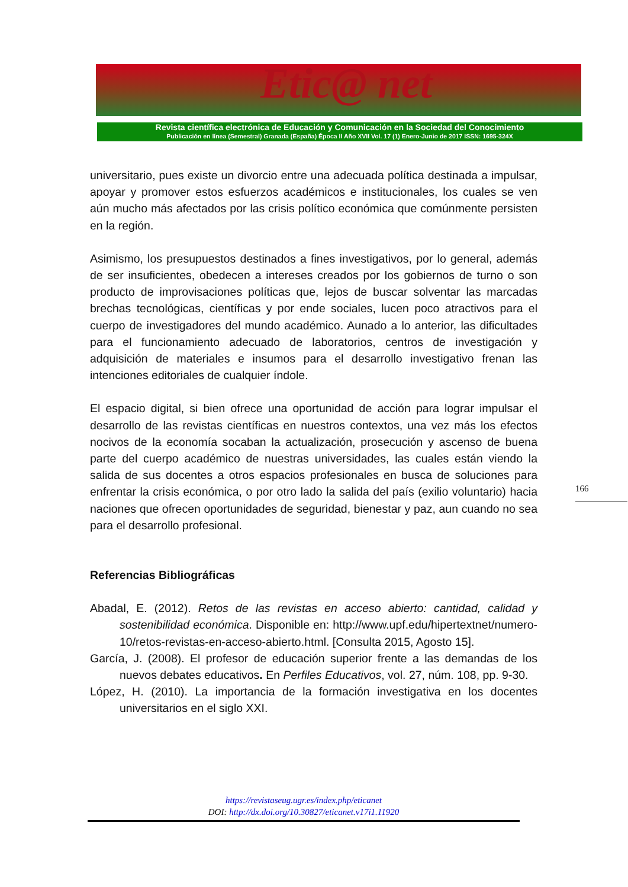Etic@ net
Revista científica electrónica de Educación y Comunicación en la Sociedad del Conocimiento
Publicación en línea (Semestral) Granada (España) Época II Año XVII Vol. 17 (1) Enero-Junio de 2017 ISSN: 1695-324X
universitario, pues existe un divorcio entre una adecuada política destinada a impulsar, apoyar y promover estos esfuerzos académicos e institucionales, los cuales se ven aún mucho más afectados por las crisis político económica que comúnmente persisten en la región.
Asimismo, los presupuestos destinados a fines investigativos, por lo general, además de ser insuficientes, obedecen a intereses creados por los gobiernos de turno o son producto de improvisaciones políticas que, lejos de buscar solventar las marcadas brechas tecnológicas, científicas y por ende sociales, lucen poco atractivos para el cuerpo de investigadores del mundo académico. Aunado a lo anterior, las dificultades para el funcionamiento adecuado de laboratorios, centros de investigación y adquisición de materiales e insumos para el desarrollo investigativo frenan las intenciones editoriales de cualquier índole.
El espacio digital, si bien ofrece una oportunidad de acción para lograr impulsar el desarrollo de las revistas científicas en nuestros contextos, una vez más los efectos nocivos de la economía socaban la actualización, prosecución y ascenso de buena parte del cuerpo académico de nuestras universidades, las cuales están viendo la salida de sus docentes a otros espacios profesionales en busca de soluciones para enfrentar la crisis económica, o por otro lado la salida del país (exilio voluntario) hacia naciones que ofrecen oportunidades de seguridad, bienestar y paz, aun cuando no sea para el desarrollo profesional.
Referencias Bibliográficas
Abadal, E. (2012). Retos de las revistas en acceso abierto: cantidad, calidad y sostenibilidad económica. Disponible en: http://www.upf.edu/hipertextnet/numero-10/retos-revistas-en-acceso-abierto.html. [Consulta 2015, Agosto 15].
García, J. (2008). El profesor de educación superior frente a las demandas de los nuevos debates educativos. En Perfiles Educativos, vol. 27, núm. 108, pp. 9-30.
López, H. (2010). La importancia de la formación investigativa en los docentes universitarios en el siglo XXI.
166
https://revistaseug.ugr.es/index.php/eticanet
DOI: http://dx.doi.org/10.30827/eticanet.v17i1.11920